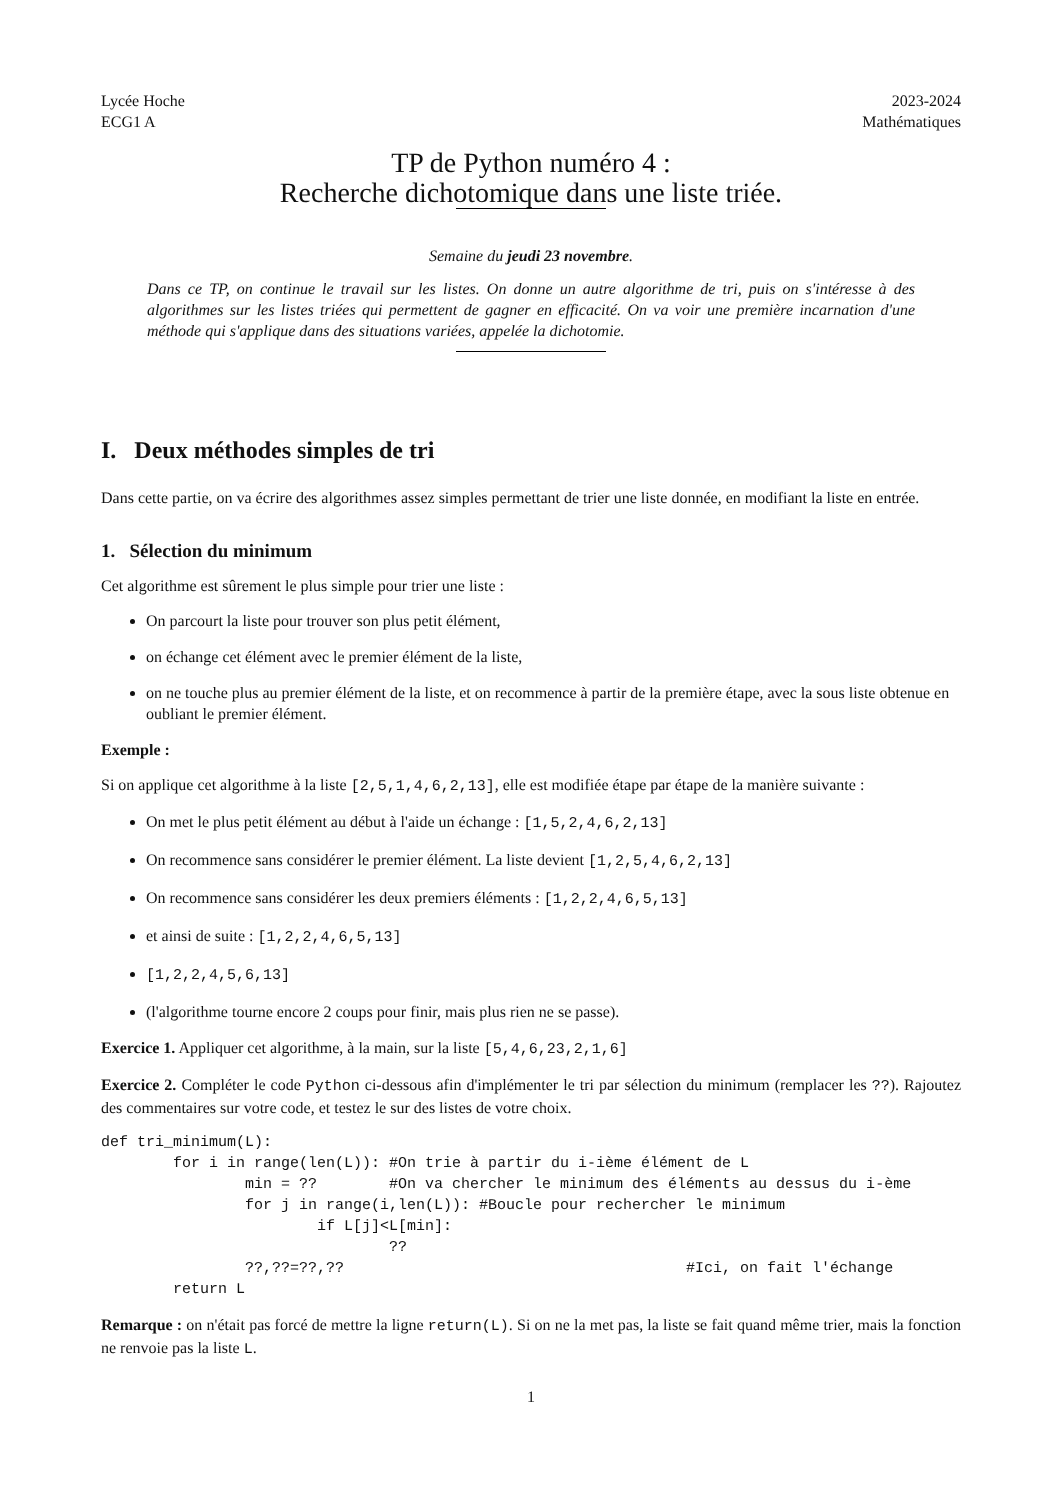Lycée Hoche
ECG1 A
2023-2024
Mathématiques
TP de Python numéro 4 :
Recherche dichotomique dans une liste triée.
Semaine du jeudi 23 novembre.
Dans ce TP, on continue le travail sur les listes. On donne un autre algorithme de tri, puis on s'intéresse à des algorithmes sur les listes triées qui permettent de gagner en efficacité. On va voir une première incarnation d'une méthode qui s'applique dans des situations variées, appelée la dichotomie.
I. Deux méthodes simples de tri
Dans cette partie, on va écrire des algorithmes assez simples permettant de trier une liste donnée, en modifiant la liste en entrée.
1. Sélection du minimum
Cet algorithme est sûrement le plus simple pour trier une liste :
On parcourt la liste pour trouver son plus petit élément,
on échange cet élément avec le premier élément de la liste,
on ne touche plus au premier élément de la liste, et on recommence à partir de la première étape, avec la sous liste obtenue en oubliant le premier élément.
Exemple :
Si on applique cet algorithme à la liste [2,5,1,4,6,2,13], elle est modifiée étape par étape de la manière suivante :
On met le plus petit élément au début à l'aide un échange : [1,5,2,4,6,2,13]
On recommence sans considérer le premier élément. La liste devient [1,2,5,4,6,2,13]
On recommence sans considérer les deux premiers éléments : [1,2,2,4,6,5,13]
et ainsi de suite : [1,2,2,4,6,5,13]
[1,2,2,4,5,6,13]
(l'algorithme tourne encore 2 coups pour finir, mais plus rien ne se passe).
Exercice 1. Appliquer cet algorithme, à la main, sur la liste [5,4,6,23,2,1,6]
Exercice 2. Compléter le code Python ci-dessous afin d'implémenter le tri par sélection du minimum (remplacer les ??). Rajoutez des commentaires sur votre code, et testez le sur des listes de votre choix.
def tri_minimum(L):
        for i in range(len(L)): #On trie à partir du i-ième élément de L
                min = ??        #On va chercher le minimum des éléments au dessus du i-ème
                for j in range(i,len(L)): #Boucle pour rechercher le minimum
                        if L[j]<L[min]:
                                ??
                ??,??=??,??                                      #Ici, on fait l'échange
        return L
Remarque : on n'était pas forcé de mettre la ligne return(L). Si on ne la met pas, la liste se fait quand même trier, mais la fonction ne renvoie pas la liste L.
1